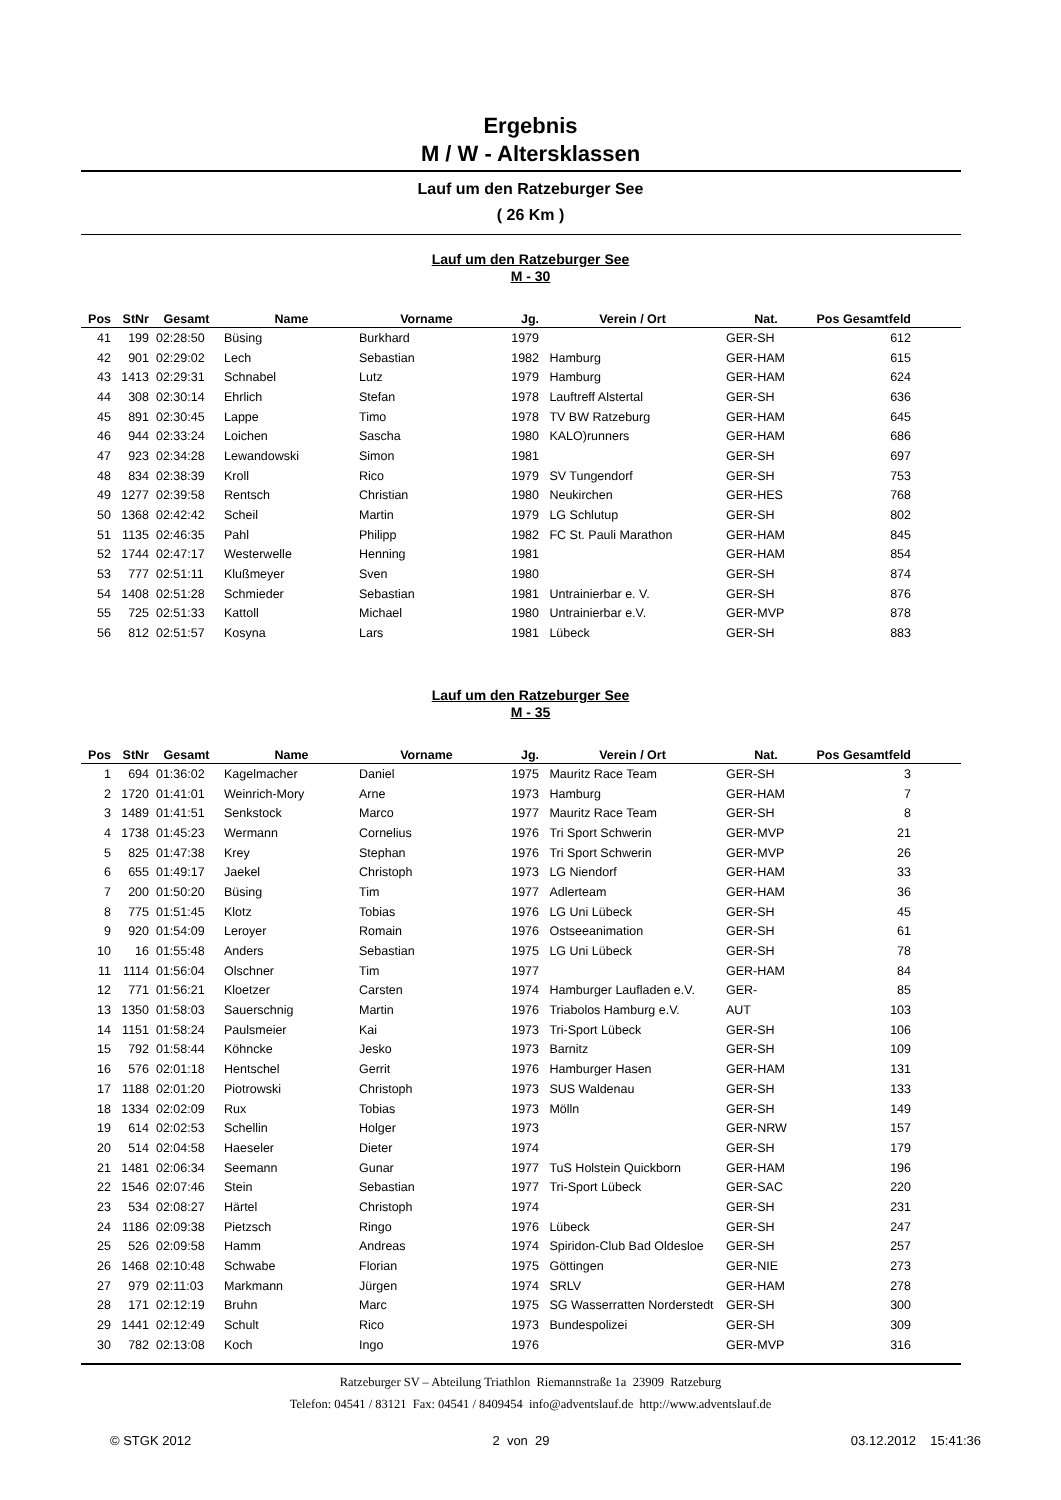Ergebnis
M / W - Altersklassen
Lauf um den Ratzeburger See
( 26 Km )
Lauf um den Ratzeburger See
M - 30
| Pos | StNr | Gesamt | Name | Vorname | Jg. | Verein / Ort | Nat. | Pos Gesamtfeld | |
| --- | --- | --- | --- | --- | --- | --- | --- | --- | --- |
| 41 | 199 | 02:28:50 | Büsing | Burkhard | 1979 | | GER-SH | 612 | |
| 42 | 901 | 02:29:02 | Lech | Sebastian | 1982 | Hamburg | GER-HAM | 615 | |
| 43 | 1413 | 02:29:31 | Schnabel | Lutz | 1979 | Hamburg | GER-HAM | 624 | |
| 44 | 308 | 02:30:14 | Ehrlich | Stefan | 1978 | Lauftreff Alstertal | GER-SH | 636 | |
| 45 | 891 | 02:30:45 | Lappe | Timo | 1978 | TV BW Ratzeburg | GER-HAM | 645 | |
| 46 | 944 | 02:33:24 | Loichen | Sascha | 1980 | KALO)runners | GER-HAM | 686 | |
| 47 | 923 | 02:34:28 | Lewandowski | Simon | 1981 | | GER-SH | 697 | |
| 48 | 834 | 02:38:39 | Kroll | Rico | 1979 | SV Tungendorf | GER-SH | 753 | |
| 49 | 1277 | 02:39:58 | Rentsch | Christian | 1980 | Neukirchen | GER-HES | 768 | |
| 50 | 1368 | 02:42:42 | Scheil | Martin | 1979 | LG Schlutup | GER-SH | 802 | |
| 51 | 1135 | 02:46:35 | Pahl | Philipp | 1982 | FC St. Pauli Marathon | GER-HAM | 845 | |
| 52 | 1744 | 02:47:17 | Westerwelle | Henning | 1981 | | GER-HAM | 854 | |
| 53 | 777 | 02:51:11 | Klußmeyer | Sven | 1980 | | GER-SH | 874 | |
| 54 | 1408 | 02:51:28 | Schmieder | Sebastian | 1981 | Untrainierbar e. V. | GER-SH | 876 | |
| 55 | 725 | 02:51:33 | Kattoll | Michael | 1980 | Untrainierbar e.V. | GER-MVP | 878 | |
| 56 | 812 | 02:51:57 | Kosyna | Lars | 1981 | Lübeck | GER-SH | 883 | |
Lauf um den Ratzeburger See
M - 35
| Pos | StNr | Gesamt | Name | Vorname | Jg. | Verein / Ort | Nat. | Pos Gesamtfeld | |
| --- | --- | --- | --- | --- | --- | --- | --- | --- | --- |
| 1 | 694 | 01:36:02 | Kagelmacher | Daniel | 1975 | Mauritz Race Team | GER-SH | 3 | |
| 2 | 1720 | 01:41:01 | Weinrich-Mory | Arne | 1973 | Hamburg | GER-HAM | 7 | |
| 3 | 1489 | 01:41:51 | Senkstock | Marco | 1977 | Mauritz Race Team | GER-SH | 8 | |
| 4 | 1738 | 01:45:23 | Wermann | Cornelius | 1976 | Tri Sport Schwerin | GER-MVP | 21 | |
| 5 | 825 | 01:47:38 | Krey | Stephan | 1976 | Tri Sport Schwerin | GER-MVP | 26 | |
| 6 | 655 | 01:49:17 | Jaekel | Christoph | 1973 | LG Niendorf | GER-HAM | 33 | |
| 7 | 200 | 01:50:20 | Büsing | Tim | 1977 | Adlerteam | GER-HAM | 36 | |
| 8 | 775 | 01:51:45 | Klotz | Tobias | 1976 | LG Uni Lübeck | GER-SH | 45 | |
| 9 | 920 | 01:54:09 | Leroyer | Romain | 1976 | Ostseeanimation | GER-SH | 61 | |
| 10 | 16 | 01:55:48 | Anders | Sebastian | 1975 | LG Uni Lübeck | GER-SH | 78 | |
| 11 | 1114 | 01:56:04 | Olschner | Tim | 1977 | | GER-HAM | 84 | |
| 12 | 771 | 01:56:21 | Kloetzer | Carsten | 1974 | Hamburger Laufladen e.V. | GER- | 85 | |
| 13 | 1350 | 01:58:03 | Sauerschnig | Martin | 1976 | Triabolos Hamburg e.V. | AUT | 103 | |
| 14 | 1151 | 01:58:24 | Paulsmeier | Kai | 1973 | Tri-Sport Lübeck | GER-SH | 106 | |
| 15 | 792 | 01:58:44 | Köhncke | Jesko | 1973 | Barnitz | GER-SH | 109 | |
| 16 | 576 | 02:01:18 | Hentschel | Gerrit | 1976 | Hamburger Hasen | GER-HAM | 131 | |
| 17 | 1188 | 02:01:20 | Piotrowski | Christoph | 1973 | SUS Waldenau | GER-SH | 133 | |
| 18 | 1334 | 02:02:09 | Rux | Tobias | 1973 | Mölln | GER-SH | 149 | |
| 19 | 614 | 02:02:53 | Schellin | Holger | 1973 | | GER-NRW | 157 | |
| 20 | 514 | 02:04:58 | Haeseler | Dieter | 1974 | | GER-SH | 179 | |
| 21 | 1481 | 02:06:34 | Seemann | Gunar | 1977 | TuS Holstein Quickborn | GER-HAM | 196 | |
| 22 | 1546 | 02:07:46 | Stein | Sebastian | 1977 | Tri-Sport Lübeck | GER-SAC | 220 | |
| 23 | 534 | 02:08:27 | Härtel | Christoph | 1974 | | GER-SH | 231 | |
| 24 | 1186 | 02:09:38 | Pietzsch | Ringo | 1976 | Lübeck | GER-SH | 247 | |
| 25 | 526 | 02:09:58 | Hamm | Andreas | 1974 | Spiridon-Club Bad Oldesloe | GER-SH | 257 | |
| 26 | 1468 | 02:10:48 | Schwabe | Florian | 1975 | Göttingen | GER-NIE | 273 | |
| 27 | 979 | 02:11:03 | Markmann | Jürgen | 1974 | SRLV | GER-HAM | 278 | |
| 28 | 171 | 02:12:19 | Bruhn | Marc | 1975 | SG Wasserratten Norderstedt | GER-SH | 300 | |
| 29 | 1441 | 02:12:49 | Schult | Rico | 1973 | Bundespolizei | GER-SH | 309 | |
| 30 | 782 | 02:13:08 | Koch | Ingo | 1976 | | GER-MVP | 316 | |
Ratzeburger SV – Abteilung Triathlon Riemannstraße 1a 23909 Ratzeburg
Telefon: 04541 / 83121 Fax: 04541 / 8409454 info@adventslauf.de http://www.adventslauf.de
© STGK 2012 2 von 29 03.12.2012 15:41:36